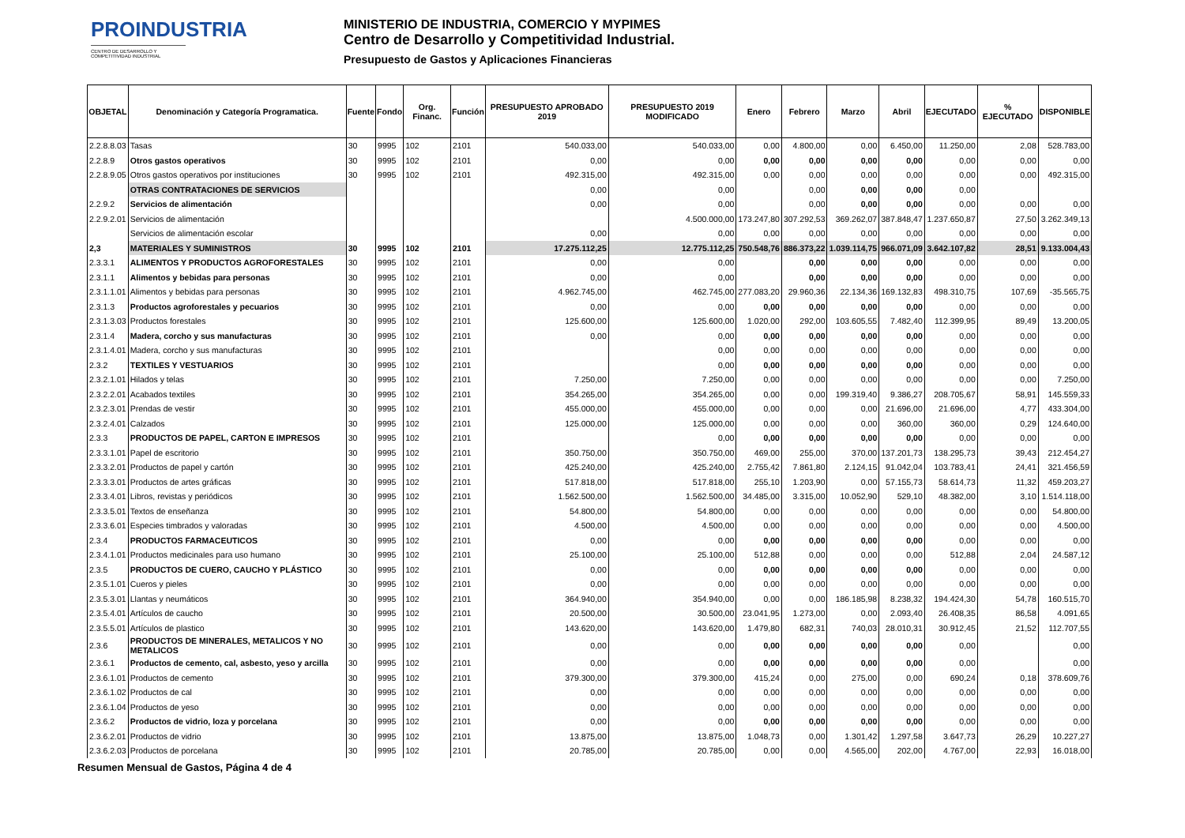PROINDUSTRIA
CENTRO DE DESARROLLO Y COMPETITIVIDAD INDUSTRIAL
MINISTERIO DE INDUSTRIA, COMERCIO Y MYPIMES
Centro de Desarrollo y Competitividad Industrial.
Presupuesto de Gastos y Aplicaciones Financieras
| OBJETAL | Denominación y Categoría Programatica. | Fuente | Fondo | Org. Financ. | Función | PRESUPUESTO APROBADO 2019 | PRESUPUESTO 2019 MODIFICADO | Enero | Febrero | Marzo | Abril | EJECUTADO | % EJECUTADO | DISPONIBLE |
| --- | --- | --- | --- | --- | --- | --- | --- | --- | --- | --- | --- | --- | --- | --- |
| 2.2.8.8.03 | Tasas | 30 | 9995 | 102 | 2101 | 540.033,00 | 540.033,00 | 0,00 | 4.800,00 | 0,00 | 6.450,00 | 11.250,00 | 2,08 | 528.783,00 |
| 2.2.8.9 | Otros gastos operativos | 30 | 9995 | 102 | 2101 | 0,00 | 0,00 | 0,00 | 0,00 | 0,00 | 0,00 | 0,00 | 0,00 | 0,00 |
| 2.2.8.9.05 | Otros gastos operativos por instituciones | 30 | 9995 | 102 | 2101 | 492.315,00 | 492.315,00 | 0,00 | 0,00 | 0,00 | 0,00 | 0,00 | 0,00 | 492.315,00 |
| | OTRAS CONTRATACIONES DE SERVICIOS | | | | | 0,00 | 0,00 | | 0,00 | 0,00 | 0,00 | 0,00 | | |
| 2.2.9.2 | Servicios de alimentación | | | | | 0,00 | 0,00 | | 0,00 | 0,00 | 0,00 | 0,00 | 0,00 | 0,00 |
| 2.2.9.2.01 | Servicios de alimentación | | | | | | 4.500.000,00 | 173.247,80 | 307.292,53 | 369.262,07 | 387.848,47 | 1.237.650,87 | 27,50 | 3.262.349,13 |
| | Servicios de alimentación escolar | | | | | 0,00 | 0,00 | 0,00 | 0,00 | 0,00 | 0,00 | 0,00 | 0,00 | 0,00 |
| 2,3 | MATERIALES Y SUMINISTROS | 30 | 9995 | 102 | 2101 | 17.275.112,25 | 12.775.112,25 | 750.548,76 | 886.373,22 | 1.039.114,75 | 966.071,09 | 3.642.107,82 | 28,51 | 9.133.004,43 |
| 2.3.3.1 | ALIMENTOS Y PRODUCTOS AGROFORESTALES | 30 | 9995 | 102 | 2101 | 0,00 | 0,00 | | 0,00 | 0,00 | 0,00 | 0,00 | 0,00 | 0,00 |
| 2.3.1.1 | Alimentos y bebidas para personas | 30 | 9995 | 102 | 2101 | 0,00 | 0,00 | | 0,00 | 0,00 | 0,00 | 0,00 | 0,00 | 0,00 |
| 2.3.1.1.01 | Alimentos y bebidas para personas | 30 | 9995 | 102 | 2101 | 4.962.745,00 | 462.745,00 | 277.083,20 | 29.960,36 | 22.134,36 | 169.132,83 | 498.310,75 | 107,69 | -35.565,75 |
| 2.3.1.3 | Productos agroforestales y pecuarios | 30 | 9995 | 102 | 2101 | 0,00 | 0,00 | 0,00 | 0,00 | 0,00 | 0,00 | 0,00 | 0,00 | 0,00 |
| 2.3.1.3.03 | Productos forestales | 30 | 9995 | 102 | 2101 | 125.600,00 | 125.600,00 | 1.020,00 | 292,00 | 103.605,55 | 7.482,40 | 112.399,95 | 89,49 | 13.200,05 |
| 2.3.1.4 | Madera, corcho y sus manufacturas | 30 | 9995 | 102 | 2101 | 0,00 | 0,00 | 0,00 | 0,00 | 0,00 | 0,00 | 0,00 | 0,00 | 0,00 |
| 2.3.1.4.01 | Madera, corcho y sus manufacturas | 30 | 9995 | 102 | 2101 | | 0,00 | 0,00 | 0,00 | 0,00 | 0,00 | 0,00 | 0,00 | 0,00 |
| 2.3.2 | TEXTILES Y VESTUARIOS | 30 | 9995 | 102 | 2101 | | 0,00 | 0,00 | 0,00 | 0,00 | 0,00 | 0,00 | 0,00 | 0,00 |
| 2.3.2.1.01 | Hilados y telas | 30 | 9995 | 102 | 2101 | 7.250,00 | 7.250,00 | 0,00 | 0,00 | 0,00 | 0,00 | 0,00 | 0,00 | 7.250,00 |
| 2.3.2.2.01 | Acabados textiles | 30 | 9995 | 102 | 2101 | 354.265,00 | 354.265,00 | 0,00 | 0,00 | 199.319,40 | 9.386,27 | 208.705,67 | 58,91 | 145.559,33 |
| 2.3.2.3.01 | Prendas de vestir | 30 | 9995 | 102 | 2101 | 455.000,00 | 455.000,00 | 0,00 | 0,00 | 0,00 | 21.696,00 | 21.696,00 | 4,77 | 433.304,00 |
| 2.3.2.4.01 | Calzados | 30 | 9995 | 102 | 2101 | 125.000,00 | 125.000,00 | 0,00 | 0,00 | 0,00 | 360,00 | 360,00 | 0,29 | 124.640,00 |
| 2.3.3 | PRODUCTOS DE PAPEL, CARTON E IMPRESOS | 30 | 9995 | 102 | 2101 | | 0,00 | 0,00 | 0,00 | 0,00 | 0,00 | 0,00 | 0,00 | 0,00 |
| 2.3.3.1.01 | Papel de escritorio | 30 | 9995 | 102 | 2101 | 350.750,00 | 350.750,00 | 469,00 | 255,00 | 370,00 | 137.201,73 | 138.295,73 | 39,43 | 212.454,27 |
| 2.3.3.2.01 | Productos de papel y cartón | 30 | 9995 | 102 | 2101 | 425.240,00 | 425.240,00 | 2.755,42 | 7.861,80 | 2.124,15 | 91.042,04 | 103.783,41 | 24,41 | 321.456,59 |
| 2.3.3.3.01 | Productos de artes gráficas | 30 | 9995 | 102 | 2101 | 517.818,00 | 517.818,00 | 255,10 | 1.203,90 | 0,00 | 57.155,73 | 58.614,73 | 11,32 | 459.203,27 |
| 2.3.3.4.01 | Libros, revistas y periódicos | 30 | 9995 | 102 | 2101 | 1.562.500,00 | 1.562.500,00 | 34.485,00 | 3.315,00 | 10.052,90 | 529,10 | 48.382,00 | 3,10 | 1.514.118,00 |
| 2.3.3.5.01 | Textos de enseñanza | 30 | 9995 | 102 | 2101 | 54.800,00 | 54.800,00 | 0,00 | 0,00 | 0,00 | 0,00 | 0,00 | 0,00 | 54.800,00 |
| 2.3.3.6.01 | Especies timbrados y valoradas | 30 | 9995 | 102 | 2101 | 4.500,00 | 4.500,00 | 0,00 | 0,00 | 0,00 | 0,00 | 0,00 | 0,00 | 4.500,00 |
| 2.3.4 | PRODUCTOS FARMACEUTICOS | 30 | 9995 | 102 | 2101 | 0,00 | 0,00 | 0,00 | 0,00 | 0,00 | 0,00 | 0,00 | 0,00 | 0,00 |
| 2.3.4.1.01 | Productos medicinales para uso humano | 30 | 9995 | 102 | 2101 | 25.100,00 | 25.100,00 | 512,88 | 0,00 | 0,00 | 0,00 | 512,88 | 2,04 | 24.587,12 |
| 2.3.5 | PRODUCTOS DE CUERO, CAUCHO Y PLÁSTICO | 30 | 9995 | 102 | 2101 | 0,00 | 0,00 | 0,00 | 0,00 | 0,00 | 0,00 | 0,00 | 0,00 | 0,00 |
| 2.3.5.1.01 | Cueros y pieles | 30 | 9995 | 102 | 2101 | 0,00 | 0,00 | 0,00 | 0,00 | 0,00 | 0,00 | 0,00 | 0,00 | 0,00 |
| 2.3.5.3.01 | Llantas y neumáticos | 30 | 9995 | 102 | 2101 | 364.940,00 | 354.940,00 | 0,00 | 0,00 | 186.185,98 | 8.238,32 | 194.424,30 | 54,78 | 160.515,70 |
| 2.3.5.4.01 | Artículos de caucho | 30 | 9995 | 102 | 2101 | 20.500,00 | 30.500,00 | 23.041,95 | 1.273,00 | 0,00 | 2.093,40 | 26.408,35 | 86,58 | 4.091,65 |
| 2.3.5.5.01 | Artículos de plastico | 30 | 9995 | 102 | 2101 | 143.620,00 | 143.620,00 | 1.479,80 | 682,31 | 740,03 | 28.010,31 | 30.912,45 | 21,52 | 112.707,55 |
| 2.3.6 | PRODUCTOS DE MINERALES, METALICOS Y NO METALICOS | 30 | 9995 | 102 | 2101 | 0,00 | 0,00 | 0,00 | 0,00 | 0,00 | 0,00 | 0,00 | | 0,00 |
| 2.3.6.1 | Productos de cemento, cal, asbesto, yeso y arcilla | 30 | 9995 | 102 | 2101 | 0,00 | 0,00 | 0,00 | 0,00 | 0,00 | 0,00 | 0,00 | | 0,00 |
| 2.3.6.1.01 | Productos de cemento | 30 | 9995 | 102 | 2101 | 379.300,00 | 379.300,00 | 415,24 | 0,00 | 275,00 | 0,00 | 690,24 | 0,18 | 378.609,76 |
| 2.3.6.1.02 | Productos de cal | 30 | 9995 | 102 | 2101 | 0,00 | 0,00 | 0,00 | 0,00 | 0,00 | 0,00 | 0,00 | 0,00 | 0,00 |
| 2.3.6.1.04 | Productos de yeso | 30 | 9995 | 102 | 2101 | 0,00 | 0,00 | 0,00 | 0,00 | 0,00 | 0,00 | 0,00 | 0,00 | 0,00 |
| 2.3.6.2 | Productos de vidrio, loza y porcelana | 30 | 9995 | 102 | 2101 | 0,00 | 0,00 | 0,00 | 0,00 | 0,00 | 0,00 | 0,00 | 0,00 | 0,00 |
| 2.3.6.2.01 | Productos de vidrio | 30 | 9995 | 102 | 2101 | 13.875,00 | 13.875,00 | 1.048,73 | 0,00 | 1.301,42 | 1.297,58 | 3.647,73 | 26,29 | 10.227,27 |
| 2.3.6.2.03 | Productos de porcelana | 30 | 9995 | 102 | 2101 | 20.785,00 | 20.785,00 | 0,00 | 0,00 | 4.565,00 | 202,00 | 4.767,00 | 22,93 | 16.018,00 |
Resumen Mensual de Gastos, Página 4 de 4